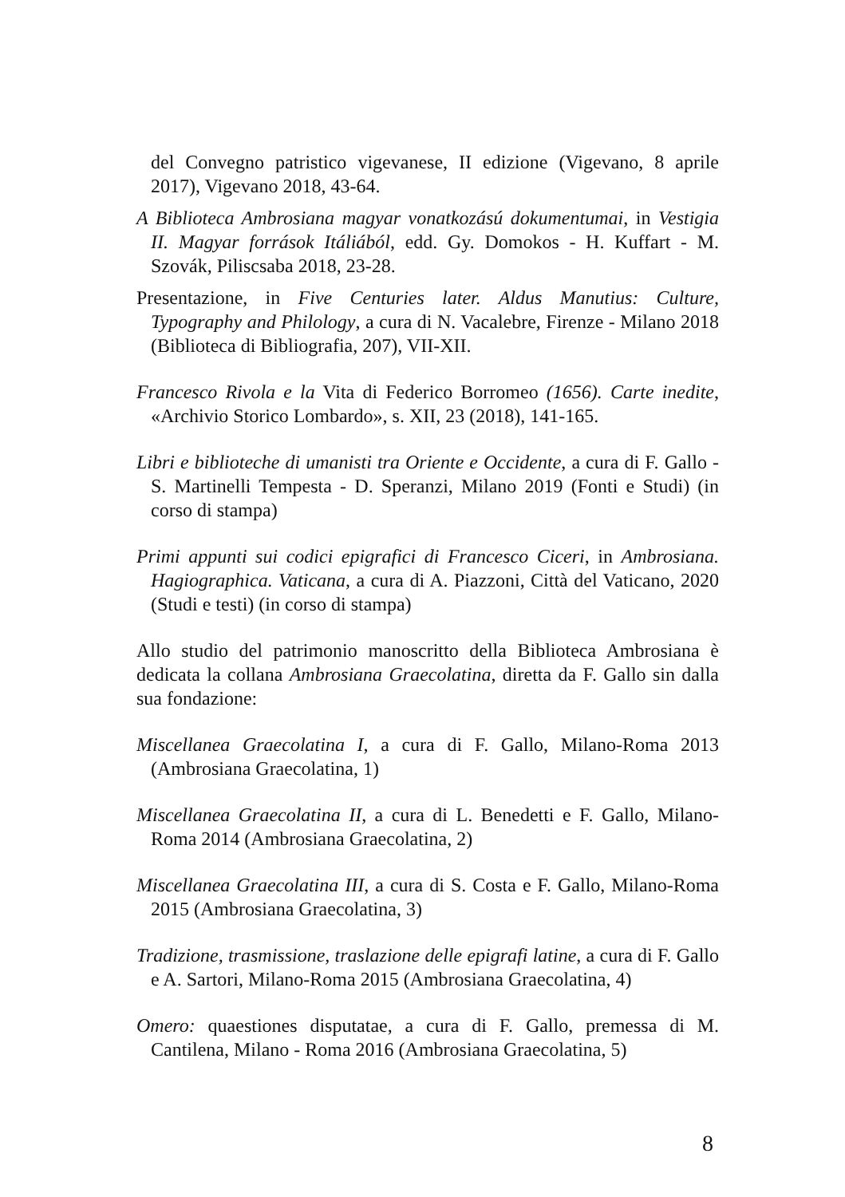del Convegno patristico vigevanese, II edizione (Vigevano, 8 aprile 2017), Vigevano 2018, 43-64.
A Biblioteca Ambrosiana magyar vonatkozású dokumentumai, in Vestigia II. Magyar források Itáliából, edd. Gy. Domokos - H. Kuffart - M. Szovák, Piliscsaba 2018, 23-28.
Presentazione, in Five Centuries later. Aldus Manutius: Culture, Typography and Philology, a cura di N. Vacalebre, Firenze - Milano 2018 (Biblioteca di Bibliografia, 207), VII-XII.
Francesco Rivola e la Vita di Federico Borromeo (1656). Carte inedite, «Archivio Storico Lombardo», s. XII, 23 (2018), 141-165.
Libri e biblioteche di umanisti tra Oriente e Occidente, a cura di F. Gallo - S. Martinelli Tempesta - D. Speranzi, Milano 2019 (Fonti e Studi) (in corso di stampa)
Primi appunti sui codici epigrafici di Francesco Ciceri, in Ambrosiana. Hagiographica. Vaticana, a cura di A. Piazzoni, Città del Vaticano, 2020 (Studi e testi) (in corso di stampa)
Allo studio del patrimonio manoscritto della Biblioteca Ambrosiana è dedicata la collana Ambrosiana Graecolatina, diretta da F. Gallo sin dalla sua fondazione:
Miscellanea Graecolatina I, a cura di F. Gallo, Milano-Roma 2013 (Ambrosiana Graecolatina, 1)
Miscellanea Graecolatina II, a cura di L. Benedetti e F. Gallo, Milano-Roma 2014 (Ambrosiana Graecolatina, 2)
Miscellanea Graecolatina III, a cura di S. Costa e F. Gallo, Milano-Roma 2015 (Ambrosiana Graecolatina, 3)
Tradizione, trasmissione, traslazione delle epigrafi latine, a cura di F. Gallo e A. Sartori, Milano-Roma 2015 (Ambrosiana Graecolatina, 4)
Omero: quaestiones disputatae, a cura di F. Gallo, premessa di M. Cantilena, Milano - Roma 2016 (Ambrosiana Graecolatina, 5)
8